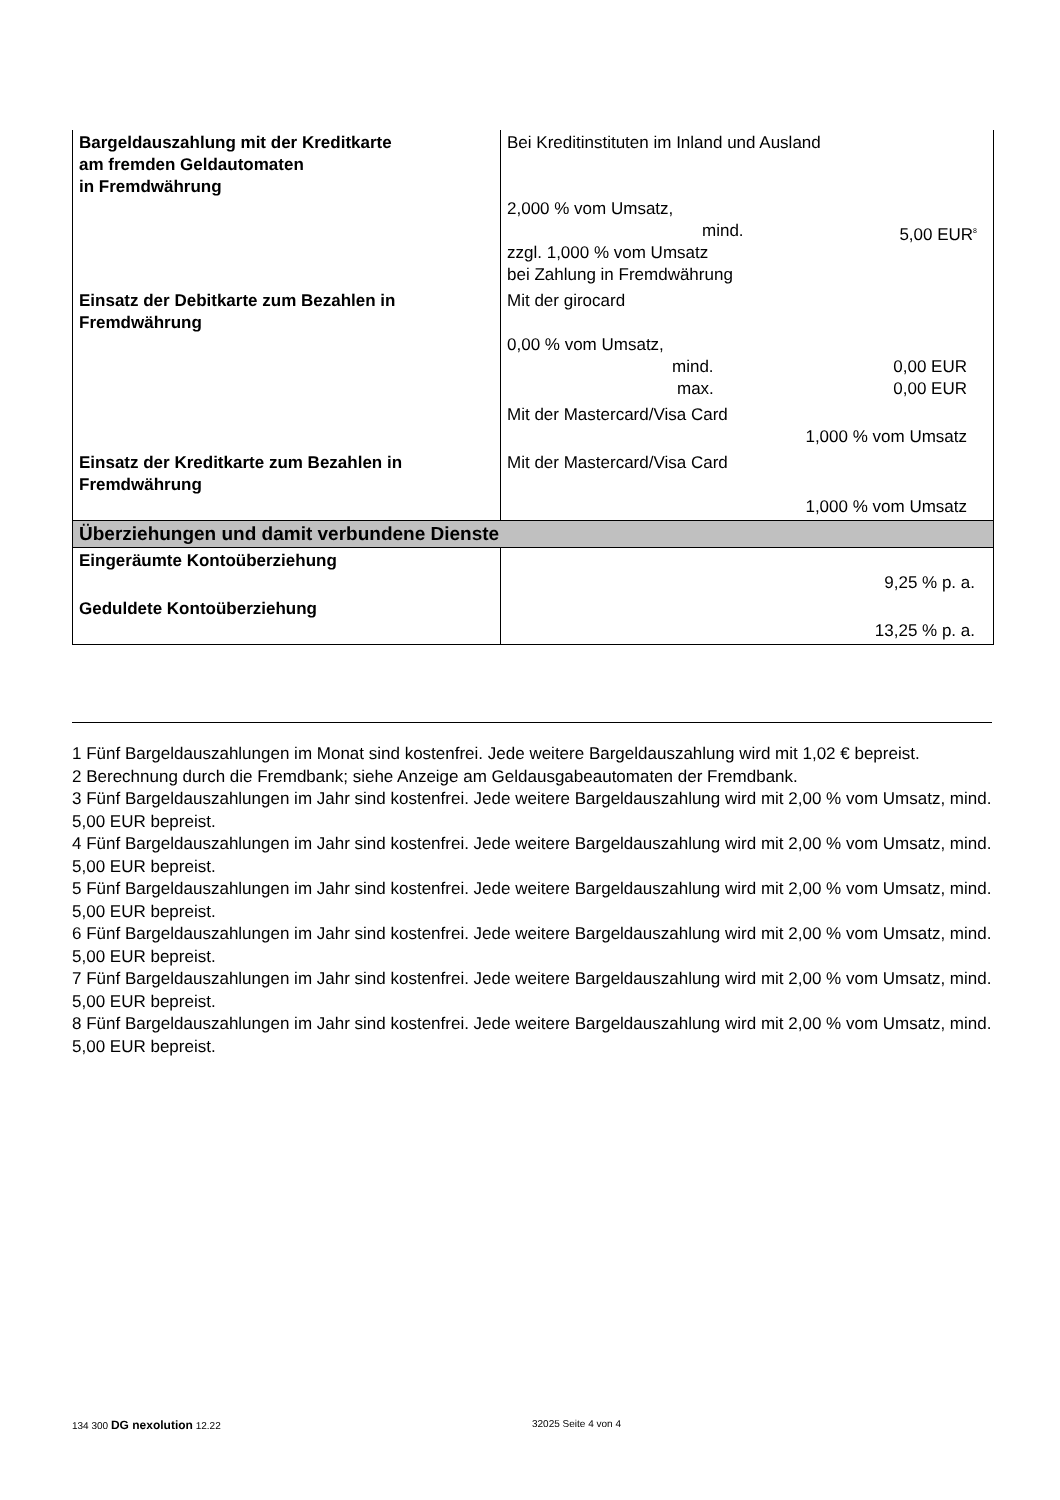| Bargeldauszahlung mit der Kreditkarte am fremden Geldautomaten in Fremdwährung | Bei Kreditinstituten im Inland und Ausland 2,000 % vom Umsatz, mind. 5,00 EUR<sup>8</sup> zzgl. 1,000 % vom Umsatz bei Zahlung in Fremdwährung |
| Einsatz der Debitkarte zum Bezahlen in Fremdwährung | Mit der girocard 0,00 % vom Umsatz, mind. 0,00 EUR max. 0,00 EUR Mit der Mastercard/Visa Card 1,000 % vom Umsatz |
| Einsatz der Kreditkarte zum Bezahlen in Fremdwährung | Mit der Mastercard/Visa Card 1,000 % vom Umsatz |
| Überziehungen und damit verbundene Dienste | |
| Eingeräumte Kontoüberziehung | 9,25 % p. a. |
| Geduldete Kontoüberziehung | 13,25 % p. a. |
1 Fünf Bargeldauszahlungen im Monat sind kostenfrei. Jede weitere Bargeldauszahlung wird mit 1,02 € bepreist.
2 Berechnung durch die Fremdbank; siehe Anzeige am Geldausgabeautomaten der Fremdbank.
3 Fünf Bargeldauszahlungen im Jahr sind kostenfrei. Jede weitere Bargeldauszahlung wird mit 2,00 % vom Umsatz, mind. 5,00 EUR bepreist.
4 Fünf Bargeldauszahlungen im Jahr sind kostenfrei. Jede weitere Bargeldauszahlung wird mit 2,00 % vom Umsatz, mind. 5,00 EUR bepreist.
5 Fünf Bargeldauszahlungen im Jahr sind kostenfrei. Jede weitere Bargeldauszahlung wird mit 2,00 % vom Umsatz, mind. 5,00 EUR bepreist.
6 Fünf Bargeldauszahlungen im Jahr sind kostenfrei. Jede weitere Bargeldauszahlung wird mit 2,00 % vom Umsatz, mind. 5,00 EUR bepreist.
7 Fünf Bargeldauszahlungen im Jahr sind kostenfrei. Jede weitere Bargeldauszahlung wird mit 2,00 % vom Umsatz, mind. 5,00 EUR bepreist.
8 Fünf Bargeldauszahlungen im Jahr sind kostenfrei. Jede weitere Bargeldauszahlung wird mit 2,00 % vom Umsatz, mind. 5,00 EUR bepreist.
134 300 DG nexolution 12.22 32025 Seite 4 von 4